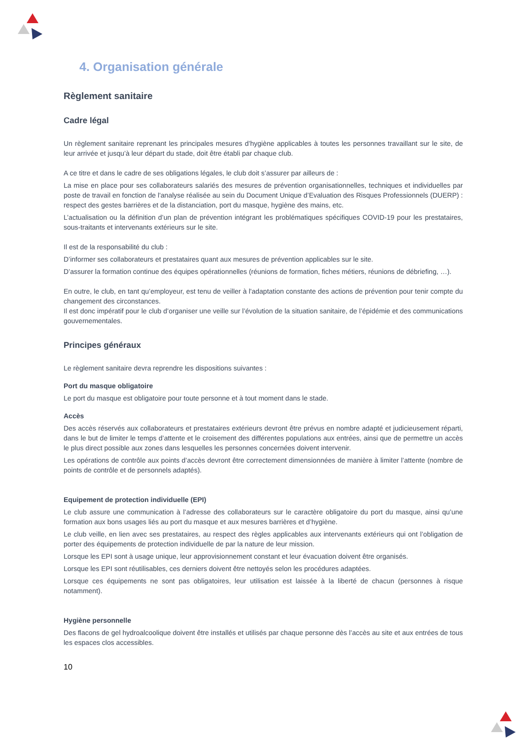4. Organisation générale
Règlement sanitaire
Cadre légal
Un règlement sanitaire reprenant les principales mesures d’hygiène applicables à toutes les personnes travaillant sur le site, de leur arrivée et jusqu’à leur départ du stade, doit être établi par chaque club.
A ce titre et dans le cadre de ses obligations légales, le club doit s’assurer par ailleurs de :
La mise en place pour ses collaborateurs salariés des mesures de prévention organisationnelles, techniques et individuelles par poste de travail en fonction de l'analyse réalisée au sein du Document Unique d’Evaluation des Risques Professionnels (DUERP) : respect des gestes barrières et de la distanciation, port du masque, hygiène des mains, etc.
L’actualisation ou la définition d’un plan de prévention intégrant les problématiques spécifiques COVID-19 pour les prestataires, sous-traitants et intervenants extérieurs sur le site.
Il est de la responsabilité du club :
D’informer ses collaborateurs et prestataires quant aux mesures de prévention applicables sur le site.
D’assurer la formation continue des équipes opérationnelles (réunions de formation, fiches métiers, réunions de débriefing, …).
En outre, le club, en tant qu’employeur, est tenu de veiller à l'adaptation constante des actions de prévention pour tenir compte du changement des circonstances.
Il est donc impératif pour le club d’organiser une veille sur l’évolution de la situation sanitaire, de l’épidémie et des communications gouvernementales.
Principes généraux
Le règlement sanitaire devra reprendre les dispositions suivantes :
Port du masque obligatoire
Le port du masque est obligatoire pour toute personne et à tout moment dans le stade.
Accès
Des accès réservés aux collaborateurs et prestataires extérieurs devront être prévus en nombre adapté et judicieusement réparti, dans le but de limiter le temps d’attente et le croisement des différentes populations aux entrées, ainsi que de permettre un accès le plus direct possible aux zones dans lesquelles les personnes concernées doivent intervenir.
Les opérations de contrôle aux points d’accès devront être correctement dimensionnées de manière à limiter l’attente (nombre de points de contrôle et de personnels adaptés).
Equipement de protection individuelle (EPI)
Le club assure une communication à l’adresse des collaborateurs sur le caractère obligatoire du port du masque, ainsi qu’une formation aux bons usages liés au port du masque et aux mesures barrières et d’hygiène.
Le club veille, en lien avec ses prestataires, au respect des règles applicables aux intervenants extérieurs qui ont l’obligation de porter des équipements de protection individuelle de par la nature de leur mission.
Lorsque les EPI sont à usage unique, leur approvisionnement constant et leur évacuation doivent être organisés.
Lorsque les EPI sont réutilisables, ces derniers doivent être nettoyés selon les procédures adaptées.
Lorsque ces équipements ne sont pas obligatoires, leur utilisation est laissée à la liberté de chacun (personnes à risque notamment).
Hygiène personnelle
Des flacons de gel hydroalcoolique doivent être installés et utilisés par chaque personne dès l’accès au site et aux entrées de tous les espaces clos accessibles.
10